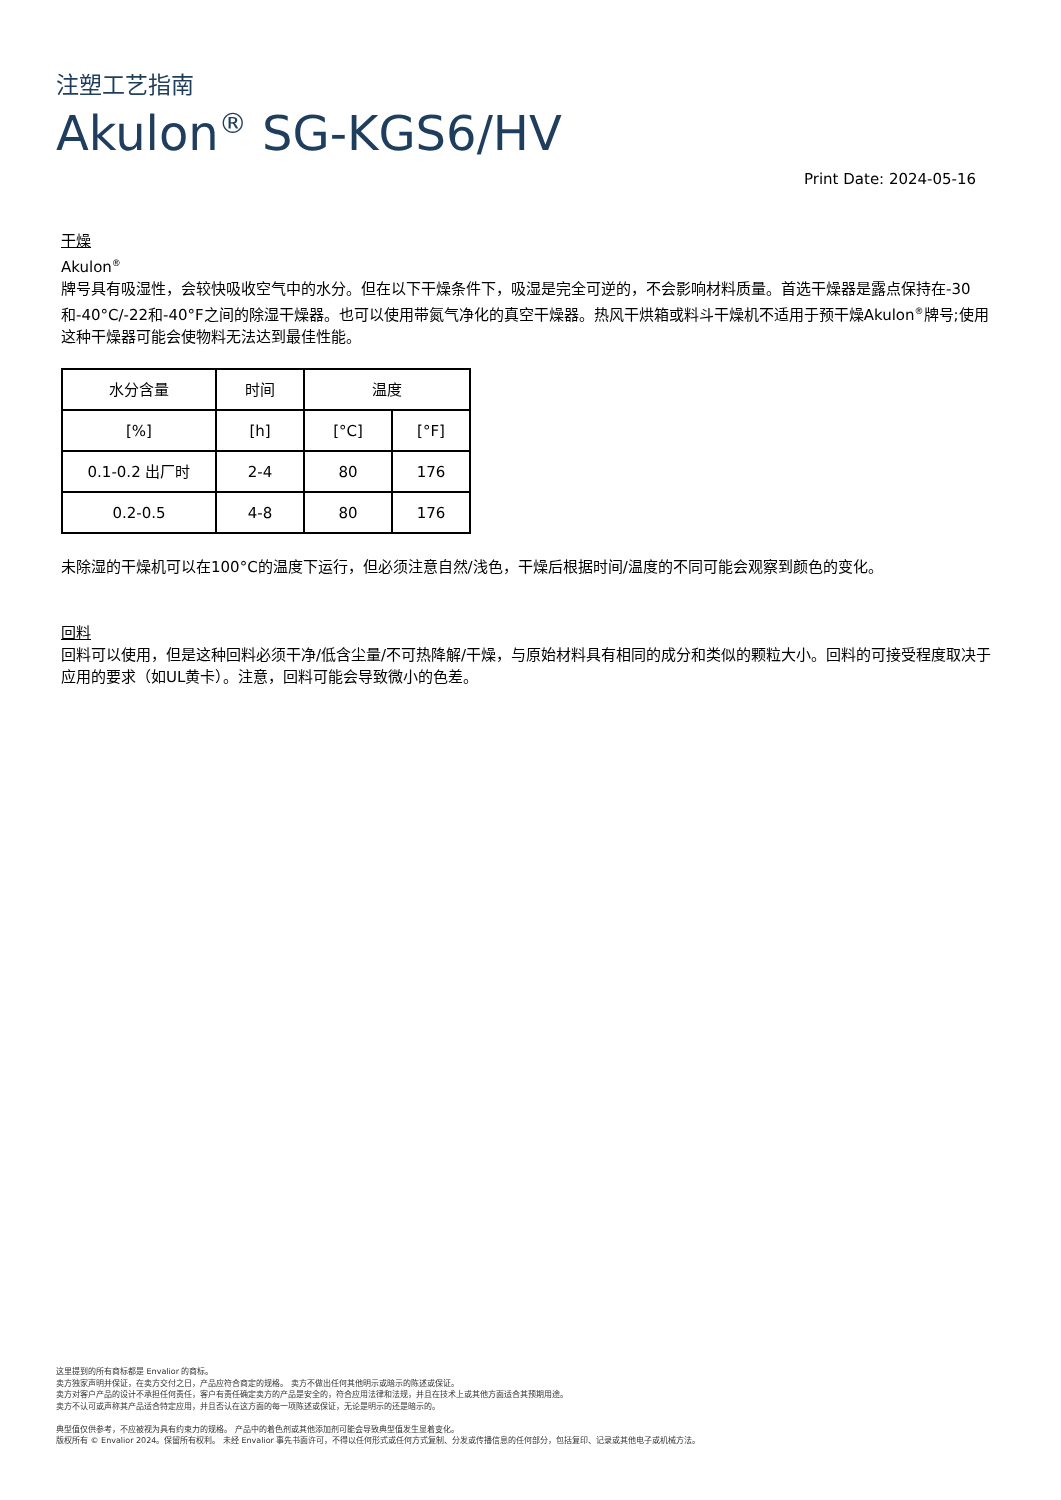注塑工艺指南
Akulon<sup>®</sup> SG-KGS6/HV
Print Date: 2024-05-16
干燥
Akulon<sup>®</sup>
牌号具有吸湿性，会较快吸收空气中的水分。但在以下干燥条件下，吸湿是完全可逆的，不会影响材料质量。首选干燥器是露点保持在-30和-40°C/-22和-40°F之间的除湿干燥器。也可以使用带氮气净化的真空干燥器。热风干烘箱或料斗干燥机不适用于预干燥Akulon<sup>®</sup>牌号;使用这种干燥器可能会使物料无法达到最佳性能。
| 水分含量 | 时间 | 温度 | |
| --- | --- | --- | --- |
| [%] | [h] | [°C] | [°F] |
| 0.1-0.2 出厂时 | 2-4 | 80 | 176 |
| 0.2-0.5 | 4-8 | 80 | 176 |
未除湿的干燥机可以在100°C的温度下运行，但必须注意自然/浅色，干燥后根据时间/温度的不同可能会观察到颜色的变化。
回料
回料可以使用，但是这种回料必须干净/低含尘量/不可热降解/干燥，与原始材料具有相同的成分和类似的颗粒大小。回料的可接受程度取决于应用的要求（如UL黄卡）。注意，回料可能会导致微小的色差。
这里提到的所有商标都是 Envalior 的商标。
卖方独家声明并保证，在卖方交付之日，产品应符合商定的规格。 卖方不做出任何其他明示或暗示的陈述或保证。
卖方对客户产品的设计不承担任何责任，客户有责任确定卖方的产品是安全的，符合应用法律和法规，并且在技术上或其他方面适合其预期用途。
卖方不认可或声称其产品适合特定应用，并且否认在这方面的每一项陈述或保证，无论是明示的还是暗示的。
典型值仅供参考，不应被视为具有约束力的规格。 产品中的着色剂或其他添加剂可能会导致典型值发生显着变化。
版权所有 © Envalior 2024。保留所有权利。 未经 Envalior 事先书面许可，不得以任何形式或任何方式复制、分发或传播信息的任何部分，包括复印、记录或其他电子或机械方法。